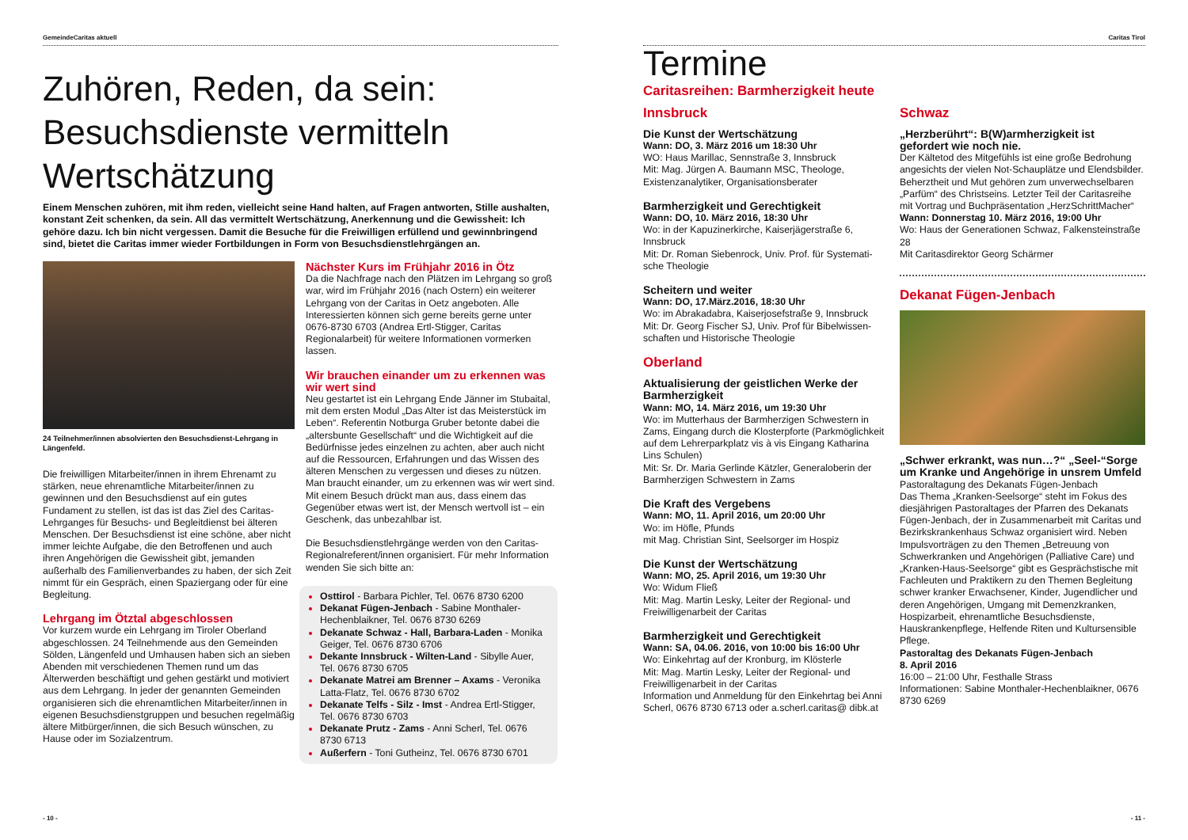GemeindeCaritas aktuell
Zuhören, Reden, da sein: Besuchsdienste vermitteln Wertschätzung
Einem Menschen zuhören, mit ihm reden, vielleicht seine Hand halten, auf Fragen antworten, Stille aushalten, konstant Zeit schenken, da sein. All das vermittelt Wertschätzung, Anerkennung und die Gewissheit: Ich gehöre dazu. Ich bin nicht vergessen. Damit die Besuche für die Freiwilligen erfüllend und gewinnbringend sind, bietet die Caritas immer wieder Fortbildungen in Form von Besuchsdienst­lehrgängen an.
24 Teilnehmer/innen absolvierten den Besuchsdienst-Lehrgang in Längenfeld.
Die freiwilligen Mitarbeiter/innen in ihrem Ehrenamt zu stärken, neue ehrenamtliche Mitarbeiter/innen zu gewinnen und den Besuchsdienst auf ein gutes Fundament zu stellen, ist das ist das Ziel des Caritas-Lehrganges für Besuchs- und Begleitdienst bei älteren Menschen. Der Besuchsdienst ist eine schöne, aber nicht immer leichte Aufgabe, die den Betroffenen und auch ihren Angehörigen die Gewiss­heit gibt, jemanden außerhalb des Familienverban­des zu haben, der sich Zeit nimmt für ein Gespräch, einen Spaziergang oder für eine Begleitung.
Lehrgang im Ötztal abgeschlossen
Vor kurzem wurde ein Lehrgang im Tiroler Ober­land abgeschlossen. 24 Teilnehmende aus den Gemeinden Sölden, Längenfeld und Umhausen haben sich an sieben Abenden mit verschiedenen Themen rund um das Älterwerden beschäftigt und gehen gestärkt und motiviert aus dem Lehrgang. In jeder der genannten Gemeinden organisieren sich die ehrenamtlichen Mitarbeiter/innen in eigenen Besuchsdienstgruppen und besuchen regelmäßig ältere Mitbürger/innen, die sich Besuch wünschen, zu Hause oder im Sozialzentrum.
Nächster Kurs im Frühjahr 2016 in Ötz
Da die Nachfrage nach den Plätzen im Lehrgang so groß war, wird im Frühjahr 2016 (nach Ostern) ein weiterer Lehrgang von der Caritas in Oetz angebo­ten. Alle Interessierten können sich gerne bereits gerne unter 0676-8730 6703 (Andrea Ertl-Stigger, Caritas Regionalarbeit) für weitere Informationen vormerken lassen.
Wir brauchen einander um zu erkennen was wir wert sind
Neu gestartet ist ein Lehrgang Ende Jänner im Stubaital, mit dem ersten Modul „Das Alter ist das Meisterstück im Leben“. Referentin Notburga Gruber betonte dabei die „altersbunte Gesellschaft“ und die Wichtigkeit auf die Bedürfnisse jedes einzelnen zu achten, aber auch nicht auf die Ressourcen, Erfahrungen und das Wissen des älteren Menschen zu vergessen und dieses zu nützen. Man braucht einander, um zu erkennen was wir wert sind. Mit einem Besuch drückt man aus, dass einem das Gegenüber etwas wert ist, der Mensch wertvoll ist – ein Geschenk, das unbezahlbar ist.
Die Besuchsdienstlehrgänge werden von den Caritas-Regionalreferent/innen organisiert. Für mehr Information wenden Sie sich bitte an:
Osttirol - Barbara Pichler, Tel. 0676 8730 6200
Dekanat Fügen-Jenbach - Sabine Monthaler-Hechenblaikner, Tel. 0676 8730 6269
Dekanate Schwaz - Hall, Barbara-Laden - Monika Geiger, Tel. 0676 8730 6706
Dekante Innsbruck - Wilten-Land - Sibylle Auer, Tel. 0676 8730 6705
Dekanate Matrei am Brenner – Axams - Veronika Latta-Flatz, Tel. 0676 8730 6702
Dekanate Telfs - Silz - Imst - Andrea Ertl-Stigger, Tel. 0676 8730 6703
Dekanate Prutz - Zams - Anni Scherl, Tel. 0676 8730 6713
Außerfern - Toni Gutheinz, Tel. 0676 8730 6701
- 10 -
Caritas Tirol
Termine
Caritasreihen: Barmherzigkeit heute
Innsbruck
Die Kunst der Wertschätzung
Wann: DO, 3. März 2016 um 18:30 Uhr
WO: Haus Marillac, Sennstraße 3, Innsbruck
Mit: Mag. Jürgen A. Baumann MSC, Theologe, Existenzanalytiker, Organisationsberater
Barmherzigkeit und Gerechtigkeit
Wann: DO, 10. März 2016, 18:30 Uhr
Wo: in der Kapuzinerkirche, Kaiserjägerstraße 6, Innsbruck
Mit: Dr. Roman Siebenrock, Univ. Prof. für Systemati­sche Theologie
Scheitern und weiter
Wann: DO, 17.März.2016, 18:30 Uhr
Wo: im Abrakadabra, Kaiserjosefstraße 9, Innsbruck
Mit: Dr. Georg Fischer SJ, Univ. Prof für Bibelwissen­schaften und Historische Theologie
Oberland
Aktualisierung der geistlichen Werke der Barmherzigkeit
Wann: MO, 14. März 2016, um 19:30 Uhr
Wo: im Mutterhaus der Barmherzigen Schwestern in Zams, Eingang durch die Klosterpforte (Parkmög­lichkeit auf dem Lehrerparkplatz vis à vis Eingang Katharina Lins Schulen)
Mit: Sr. Dr. Maria Gerlinde Kätzler, Generaloberin der Barmherzigen Schwestern in Zams
Die Kraft des Vergebens
Wann: MO, 11. April 2016, um 20:00 Uhr
Wo: im Höfle, Pfunds
mit Mag. Christian Sint, Seelsorger im Hospiz
Die Kunst der Wertschätzung
Wann: MO, 25. April 2016, um 19:30 Uhr
Wo: Widum Fließ
Mit: Mag. Martin Lesky, Leiter der Regional- und Freiwilligenarbeit der Caritas
Barmherzigkeit und Gerechtigkeit
Wann: SA, 04.06. 2016, von 10:00 bis 16:00 Uhr
Wo: Einkehrtag auf der Kronburg, im Klösterle
Mit: Mag. Martin Lesky, Leiter der Regional- und Freiwilligenarbeit in der Caritas
Information und Anmeldung für den Einkehrtag bei Anni Scherl, 0676 8730 6713 oder a.scherl.caritas@ dibk.at
Schwaz
„Herzberührt“: B(W)armherzigkeit ist gefordert wie noch nie.
Der Kältetod des Mitgefühls ist eine große Bedro­hung angesichts der vielen Not-Schauplätze und Elendsbilder. Beherztheit und Mut gehören zum unverwechselbaren „Parfüm“ des Christseins. Letzter Teil der Caritasreihe mit Vortrag und Buch­präsentation „HerzSchrittMacher“
Wann: Donnerstag 10. März 2016, 19:00 Uhr
Wo: Haus der Generationen Schwaz, Falkenstein­straße 28
Mit Caritasdirektor Georg Schärmer
Dekanat Fügen-Jenbach
„Schwer erkrankt, was nun…?“ „Seel-“Sorge um Kranke und Angehörige in unsrem Umfeld
Pastoraltagung des Dekanats Fügen-Jenbach
Das Thema „Kranken-Seelsorge“ steht im Fokus des diesjährigen Pastoraltages der Pfarren des Dekanats Fügen-Jenbach, der in Zusammenarbeit mit Caritas und Bezirkskrankenhaus Schwaz organisiert wird. Neben Impulsvorträgen zu den Themen „Betreuung von Schwerkranken und Angehörigen (Palliative Care) und „Kranken-Haus-Seelsorge“ gibt es Ge­sprächstische mit Fachleuten und Praktikern zu den Themen Begleitung schwer kranker Erwachsener, Kinder, Jugendlicher und deren Angehörigen, Um­gang mit Demenzkranken, Hospizarbeit, ehrenamtli­che Besuchsdienste, Hauskrankenpflege, Helfende Riten und Kultursensible Pflege.
Pastoraltag des Dekanats Fügen-Jenbach
8. April 2016
16:00 – 21:00 Uhr, Festhalle Strass
Informationen: Sabine Monthaler-Hechenblaikner, 0676 8730 6269
- 11 -